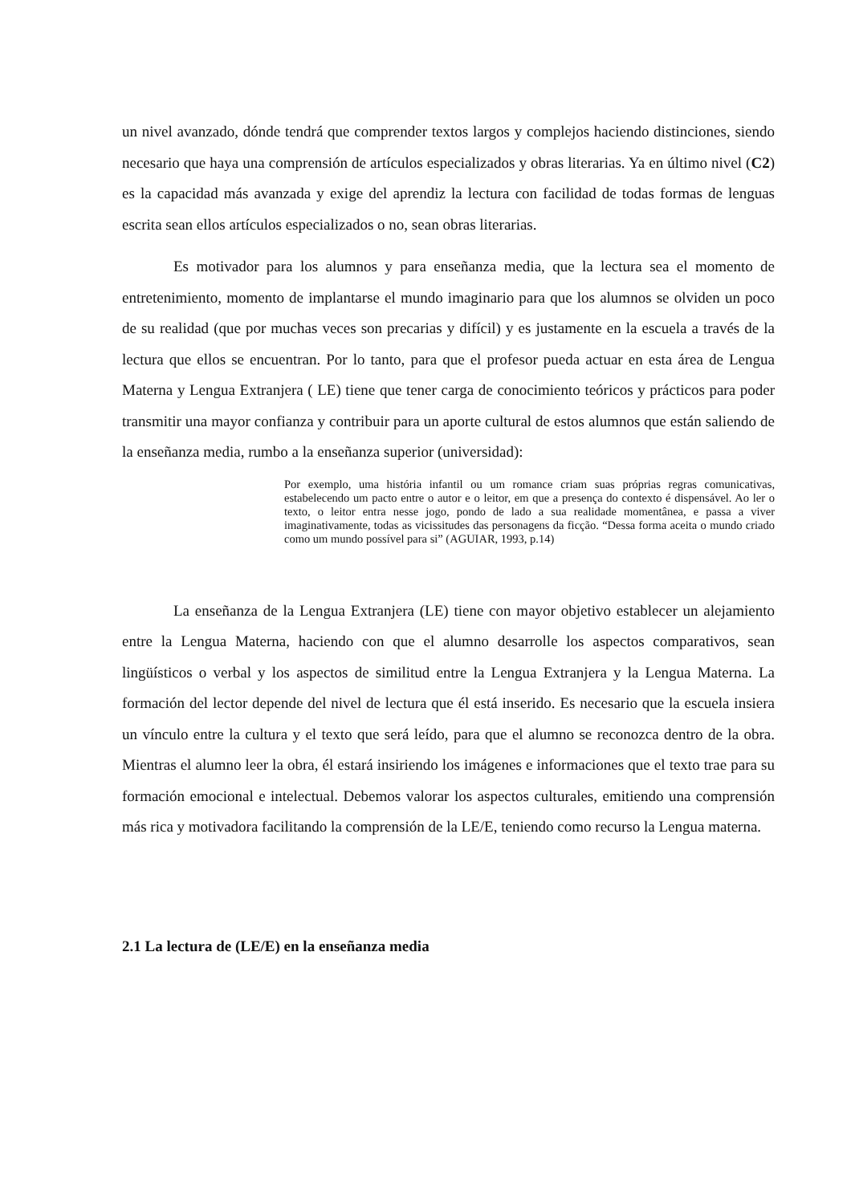un nivel avanzado, dónde tendrá que comprender textos largos y complejos haciendo distinciones, siendo necesario que haya una comprensión de artículos especializados y obras literarias. Ya en último nivel (C2) es la capacidad más avanzada y exige del aprendiz la lectura con facilidad de todas formas de lenguas escrita sean ellos artículos especializados o no, sean obras literarias.
Es motivador para los alumnos y para enseñanza media, que la lectura sea el momento de entretenimiento, momento de implantarse el mundo imaginario para que los alumnos se olviden un poco de su realidad (que por muchas veces son precarias y difícil) y es justamente en la escuela a través de la lectura que ellos se encuentran. Por lo tanto, para que el profesor pueda actuar en esta área de Lengua Materna y Lengua Extranjera ( LE) tiene que tener carga de conocimiento teóricos y prácticos para poder transmitir una mayor confianza y contribuir para un aporte cultural de estos alumnos que están saliendo de la enseñanza media, rumbo a la enseñanza superior (universidad):
Por exemplo, uma história infantil ou um romance criam suas próprias regras comunicativas, estabelecendo um pacto entre o autor e o leitor, em que a presença do contexto é dispensável. Ao ler o texto, o leitor entra nesse jogo, pondo de lado a sua realidade momentânea, e passa a viver imaginativamente, todas as vicissitudes das personagens da ficção. “Dessa forma aceita o mundo criado como um mundo possível para si” (AGUIAR, 1993, p.14)
La enseñanza de la Lengua Extranjera (LE) tiene con mayor objetivo establecer un alejamiento entre la Lengua Materna, haciendo con que el alumno desarrolle los aspectos comparativos, sean lingüísticos o verbal y los aspectos de similitud entre la Lengua Extranjera y la Lengua Materna. La formación del lector depende del nivel de lectura que él está inserido. Es necesario que la escuela insiera un vínculo entre la cultura y el texto que será leído, para que el alumno se reconozca dentro de la obra. Mientras el alumno leer la obra, él estará insiriendo los imágenes e informaciones que el texto trae para su formación emocional e intelectual. Debemos valorar los aspectos culturales, emitiendo una comprensión más rica y motivadora facilitando la comprensión de la LE/E, teniendo como recurso la Lengua materna.
2.1 La lectura de (LE/E) en la enseñanza media